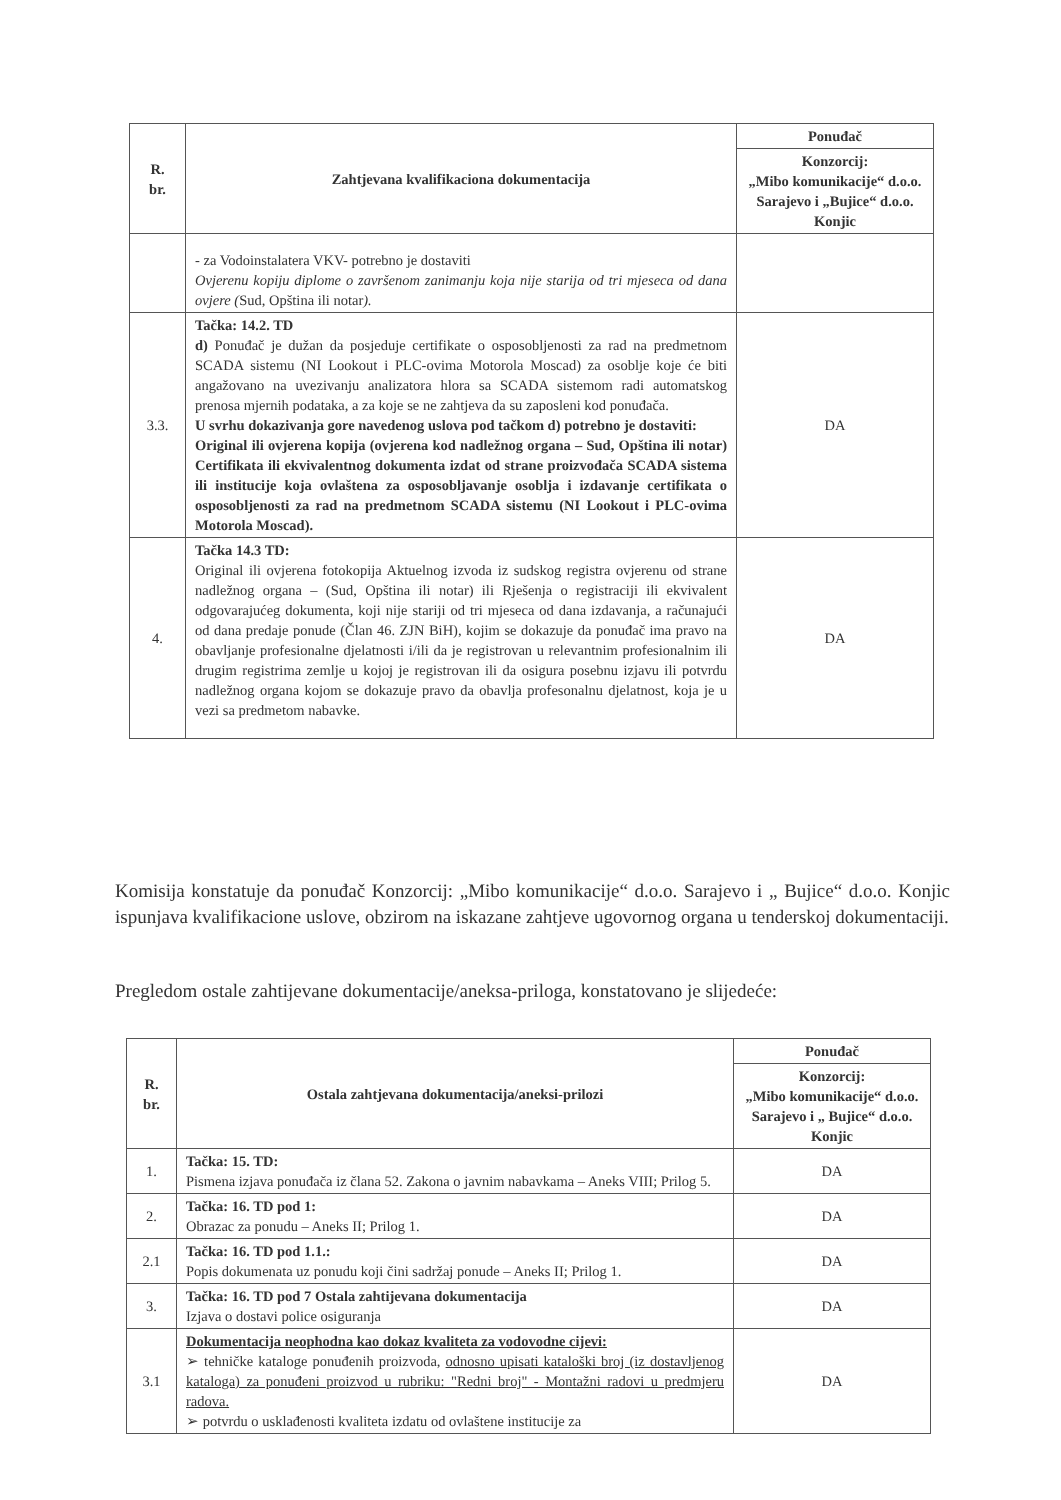| R. br. | Zahtjevana kvalifikaciona dokumentacija | Ponuđač |
| --- | --- | --- |
| | | Konzorcij: „Mibo komunikacije“ d.o.o. Sarajevo i „Bujice“ d.o.o. Konjic |
| | - za Vodoinstalatera VKV- potrebno je dostaviti Ovjerenu kopiju diplome o završenom zanimanju koja nije starija od tri mjeseca od dana ovjere ( Sud, Opština ili notar ). | |
| 3.3. | Tačka: 14.2. TD d) Ponuđač je dužan da posjeduje certifikate o osposobljenosti za rad na predmetnom SCADA sistemu (NI Lookout i PLC-ovima Motorola Moscad) za osoblje koje će biti angažovano na uvezivanju analizatora hlora sa SCADA sistemom radi automatskog prenosa mjernih podataka, a za koje se ne zahtjeva da su zaposleni kod ponuđača. U svrhu dokazivanja gore navedenog uslova pod tačkom d) potrebno je dostaviti: Original ili ovjerena kopija (ovjerena kod nadležnog organa – Sud, Opština ili notar) Certifikata ili ekvivalentnog dokumenta izdat od strane proizvođača SCADA sistema ili institucije koja ovlaštena za osposobljavanje osoblja i izdavanje certifikata o osposobljenosti za rad na predmetnom SCADA sistemu (NI Lookout i PLC-ovima Motorola Moscad). | DA |
| 4. | Tačka 14.3 TD: Original ili ovjerena fotokopija Aktuelnog izvoda iz sudskog registra ovjerenu od strane nadležnog organa – (Sud, Opština ili notar) ili Rješenja o registraciji ili ekvivalent odgovarajućeg dokumenta, koji nije stariji od tri mjeseca od dana izdavanja, a računajući od dana predaje ponude (Član 46. ZJN BiH), kojim se dokazuje da ponuđač ima pravo na obavljanje profesionalne djelatnosti i/ili da je registrovan u relevantnim profesionalnim ili drugim registrima zemlje u kojoj je registrovan ili da osigura posebnu izjavu ili potvrdu nadležnog organa kojom se dokazuje pravo da obavlja profesonalnu djelatnost, koja je u vezi sa predmetom nabavke. | DA |
Komisija konstatuje da ponuđač Konzorcij: „Mibo komunikacije“ d.o.o. Sarajevo i „ Bujice“ d.o.o. Konjic ispunjava kvalifikacione uslove, obzirom na iskazane zahtjeve ugovornog organa u tenderskoj dokumentaciji.
Pregledom ostale zahtijevane dokumentacije/aneksa-priloga, konstatovano je slijedeće:
| R. br. | Ostala zahtjevana dokumentacija/aneksi-prilozi | Ponuđač |
| --- | --- | --- |
| | | Konzorcij: „Mibo komunikacije“ d.o.o. Sarajevo i „ Bujice“ d.o.o. Konjic |
| 1. | Tačka: 15. TD: Pismena izjava ponuđača iz člana 52. Zakona o javnim nabavkama – Aneks VIII; Prilog 5. | DA |
| 2. | Tačka: 16. TD pod 1: Obrazac za ponudu – Aneks II; Prilog 1. | DA |
| 2.1 | Tačka: 16. TD pod 1.1.: Popis dokumenata uz ponudu koji čini sadržaj ponude – Aneks II; Prilog 1. | DA |
| 3. | Tačka: 16. TD pod 7 Ostala zahtijevana dokumentacija Izjava o dostavi police osiguranja | DA |
| 3.1 | Dokumentacija neophodna kao dokaz kvaliteta za vodovodne cijevi: ➢ tehničke kataloge ponuđenih proizvoda, odnosno upisati kataloški broj (iz dostavljenog kataloga) za ponuđeni proizvod u rubriku: "Redni broj" - Montažni radovi u predmjeru radova. ➢ potvrdu o usklađenosti kvaliteta izdatu od ovlaštene institucije za | DA |